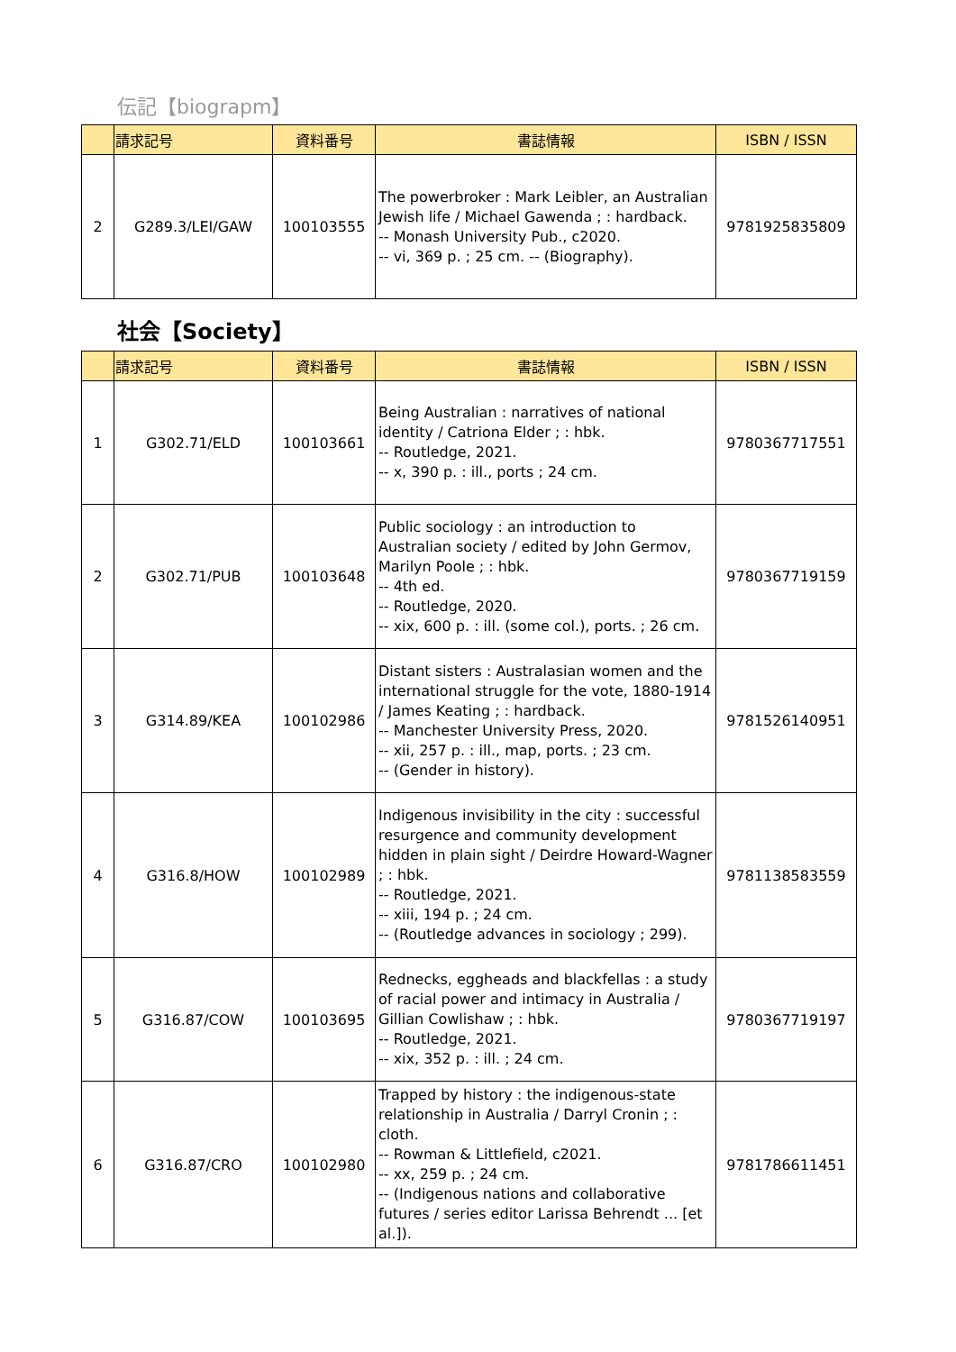伝記【biograpm】
| | 請求記号 | 資料番号 | 書誌情報 | ISBN / ISSN |
| --- | --- | --- | --- | --- |
| 2 | G289.3/LEI/GAW | 100103555 | The powerbroker : Mark Leibler, an Australian Jewish life / Michael Gawenda ; : hardback. -- Monash University Pub., c2020. -- vi, 369 p. ; 25 cm. -- (Biography). | 9781925835809 |
社会【Society】
| | 請求記号 | 資料番号 | 書誌情報 | ISBN / ISSN |
| --- | --- | --- | --- | --- |
| 1 | G302.71/ELD | 100103661 | Being Australian : narratives of national identity / Catriona Elder ; : hbk. -- Routledge, 2021. -- x, 390 p. : ill., ports ; 24 cm. | 9780367717551 |
| 2 | G302.71/PUB | 100103648 | Public sociology : an introduction to Australian society / edited by John Germov, Marilyn Poole ; : hbk. -- 4th ed. -- Routledge, 2020. -- xix, 600 p. : ill. (some col.), ports. ; 26 cm. | 9780367719159 |
| 3 | G314.89/KEA | 100102986 | Distant sisters : Australasian women and the international struggle for the vote, 1880-1914 / James Keating ; : hardback. -- Manchester University Press, 2020. -- xii, 257 p. : ill., map, ports. ; 23 cm. -- (Gender in history). | 9781526140951 |
| 4 | G316.8/HOW | 100102989 | Indigenous invisibility in the city : successful resurgence and community development hidden in plain sight / Deirdre Howard-Wagner ; : hbk. -- Routledge, 2021. -- xiii, 194 p. ; 24 cm. -- (Routledge advances in sociology ; 299). | 9781138583559 |
| 5 | G316.87/COW | 100103695 | Rednecks, eggheads and blackfellas : a study of racial power and intimacy in Australia / Gillian Cowlishaw ; : hbk. -- Routledge, 2021. -- xix, 352 p. : ill. ; 24 cm. | 9780367719197 |
| 6 | G316.87/CRO | 100102980 | Trapped by history : the indigenous-state relationship in Australia / Darryl Cronin ; : cloth. -- Rowman & Littlefield, c2021. -- xx, 259 p. ; 24 cm. -- (Indigenous nations and collaborative futures / series editor Larissa Behrendt ... [et al.]). | 9781786611451 |